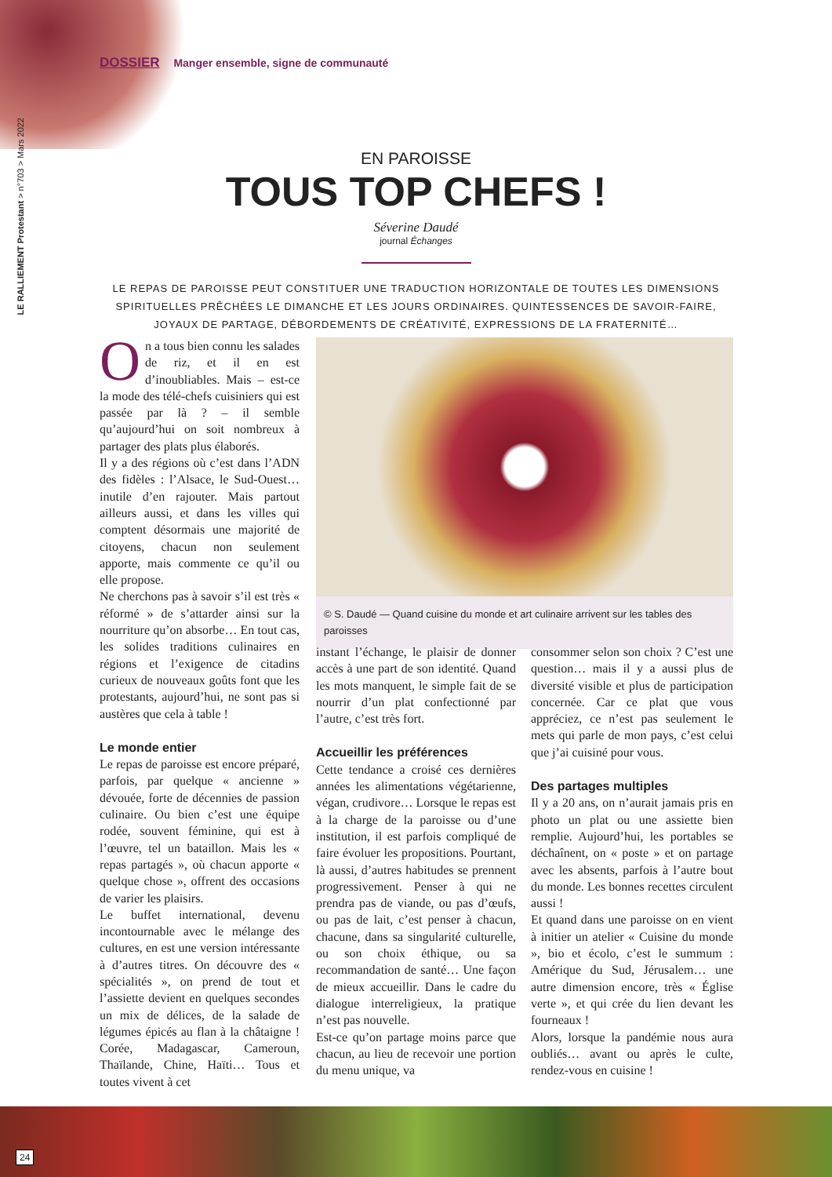DOSSIER Manger ensemble, signe de communauté
LE RALLIEMENT Protestant > n°703 > Mars 2022
EN PAROISSE
TOUS TOP CHEFS !
Séverine Daudé
journal Échanges
LE REPAS DE PAROISSE PEUT CONSTITUER UNE TRADUCTION HORIZONTALE DE TOUTES LES DIMENSIONS SPIRITUELLES PRÊCHÉES LE DIMANCHE ET LES JOURS ORDINAIRES. QUINTESSENCES DE SAVOIR-FAIRE, JOYAUX DE PARTAGE, DÉBORDEMENTS DE CRÉATIVITÉ, EXPRESSIONS DE LA FRATERNITÉ…
On a tous bien connu les salades de riz, et il en est d’inoubliables. Mais – est-ce la mode des télé-chefs cuisiniers qui est passée par là ? – il semble qu’aujourd’hui on soit nombreux à partager des plats plus élaborés.
Il y a des régions où c’est dans l’ADN des fidèles : l’Alsace, le Sud-Ouest… inutile d’en rajouter. Mais partout ailleurs aussi, et dans les villes qui comptent désormais une majorité de citoyens, chacun non seulement apporte, mais commente ce qu’il ou elle propose.
Ne cherchons pas à savoir s’il est très « réformé » de s’attarder ainsi sur la nourriture qu’on absorbe… En tout cas, les solides traditions culinaires en régions et l’exigence de citadins curieux de nouveaux goûts font que les protestants, aujourd’hui, ne sont pas si austères que cela à table !
Le monde entier
Le repas de paroisse est encore préparé, parfois, par quelque « ancienne » dévouée, forte de décennies de passion culinaire. Ou bien c’est une équipe rodée, souvent féminine, qui est à l’œuvre, tel un bataillon. Mais les « repas partagés », où chacun apporte « quelque chose », offrent des occasions de varier les plaisirs.
Le buffet international, devenu incontournable avec le mélange des cultures, en est une version intéressante à d’autres titres. On découvre des « spécialités », on prend de tout et l’assiette devient en quelques secondes un mix de délices, de la salade de légumes épicés au flan à la châtaigne ! Corée, Madagascar, Cameroun, Thaïlande, Chine, Haïti… Tous et toutes vivent à cet
© S. Daudé — Quand cuisine du monde et art culinaire arrivent sur les tables des paroisses
instant l’échange, le plaisir de donner accès à une part de son identité. Quand les mots manquent, le simple fait de se nourrir d’un plat confectionné par l’autre, c’est très fort.
Accueillir les préférences
Cette tendance a croisé ces dernières années les alimentations végétarienne, végan, crudivore… Lorsque le repas est à la charge de la paroisse ou d’une institution, il est parfois compliqué de faire évoluer les propositions. Pourtant, là aussi, d’autres habitudes se prennent progressivement. Penser à qui ne prendra pas de viande, ou pas d’œufs, ou pas de lait, c’est penser à chacun, chacune, dans sa singularité culturelle, ou son choix éthique, ou sa recommandation de santé… Une façon de mieux accueillir. Dans le cadre du dialogue interreligieux, la pratique n’est pas nouvelle.
Est-ce qu’on partage moins parce que chacun, au lieu de recevoir une portion du menu unique, va
consommer selon son choix ? C’est une question… mais il y a aussi plus de diversité visible et plus de participation concernée. Car ce plat que vous appréciez, ce n’est pas seulement le mets qui parle de mon pays, c’est celui que j’ai cuisiné pour vous.
Des partages multiples
Il y a 20 ans, on n’aurait jamais pris en photo un plat ou une assiette bien remplie. Aujourd’hui, les portables se déchaînent, on « poste » et on partage avec les absents, parfois à l’autre bout du monde. Les bonnes recettes circulent aussi !
Et quand dans une paroisse on en vient à initier un atelier « Cuisine du monde », bio et écolo, c’est le summum : Amérique du Sud, Jérusalem… une autre dimension encore, très « Église verte », et qui crée du lien devant les fourneaux !
Alors, lorsque la pandémie nous aura oubliés… avant ou après le culte, rendez-vous en cuisine !
24